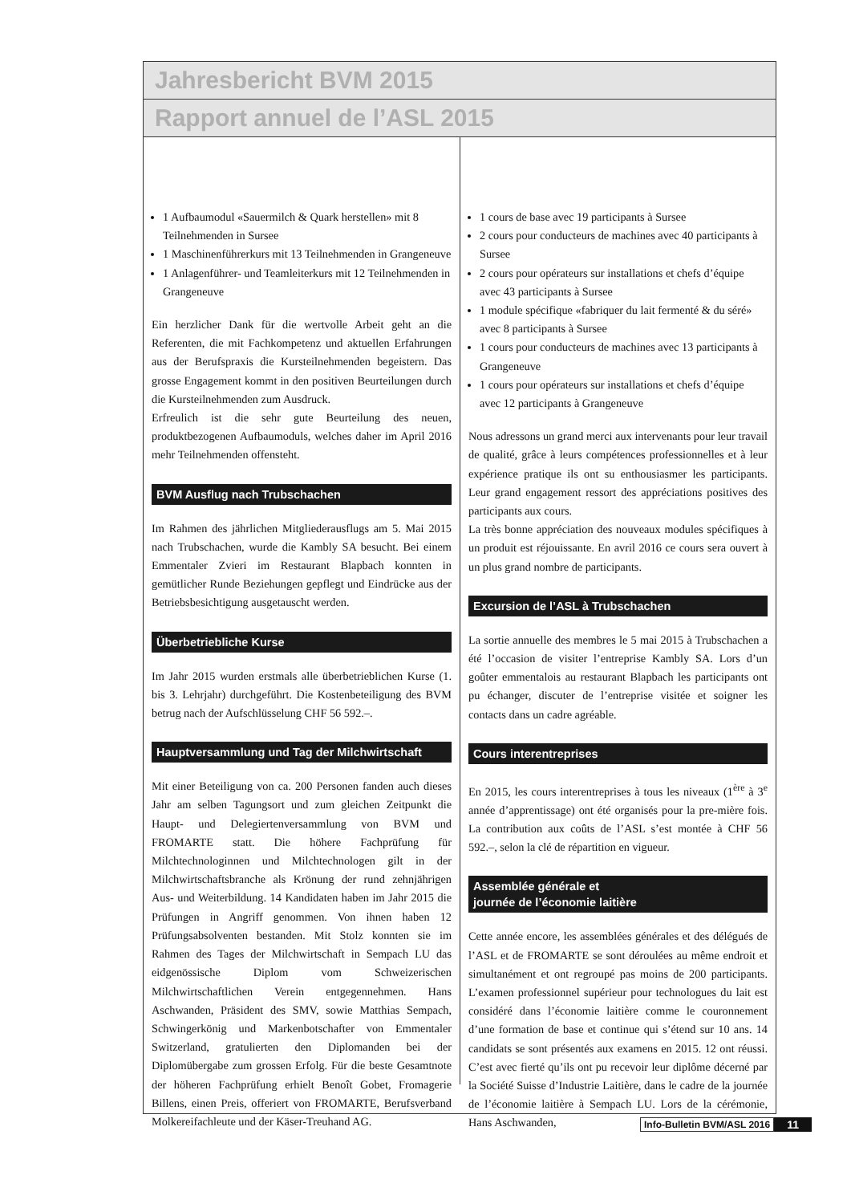Jahresbericht BVM 2015
Rapport annuel de l’ASL 2015
1 Aufbaumodul «Sauermilch & Quark herstellen» mit 8 Teilnehmenden in Sursee
1 Maschinenführerkurs mit 13 Teilnehmenden in Grangeneuve
1 Anlagenführer- und Teamleiterkurs mit 12 Teilnehmenden in Grangeneuve
Ein herzlicher Dank für die wertvolle Arbeit geht an die Referenten, die mit Fachkompetenz und aktuellen Erfahrungen aus der Berufspraxis die Kursteilnehmenden begeistern. Das grosse Engagement kommt in den positiven Beurteilungen durch die Kursteilnehmenden zum Ausdruck.
Erfreulich ist die sehr gute Beurteilung des neuen, produktbezogenen Aufbaumoduls, welches daher im April 2016 mehr Teilnehmenden offensteht.
BVM Ausflug nach Trubschachen
Im Rahmen des jährlichen Mitgliederausflugs am 5. Mai 2015 nach Trubschachen, wurde die Kambly SA besucht. Bei einem Emmentaler Zvieri im Restaurant Blapbach konnten in gemütlicher Runde Beziehungen gepflegt und Eindrücke aus der Betriebsbesichtigung ausgetauscht werden.
Überbetriebliche Kurse
Im Jahr 2015 wurden erstmals alle überbetrieblichen Kurse (1. bis 3. Lehrjahr) durchgeführt. Die Kostenbeteiligung des BVM betrug nach der Aufschlüsselung CHF 56 592.–.
Hauptversammlung und Tag der Milchwirtschaft
Mit einer Beteiligung von ca. 200 Personen fanden auch dieses Jahr am selben Tagungsort und zum gleichen Zeitpunkt die Haupt- und Delegiertenversammlung von BVM und FROMARTE statt. Die höhere Fachprüfung für Milchtechnologinnen und Milchtechnologen gilt in der Milchwirtschaftsbranche als Krönung der rund zehnjährigen Aus- und Weiterbildung. 14 Kandidaten haben im Jahr 2015 die Prüfungen in Angriff genommen. Von ihnen haben 12 Prüfungsabsolventen bestanden. Mit Stolz konnten sie im Rahmen des Tages der Milchwirtschaft in Sempach LU das eidgenössische Diplom vom Schweizerischen Milchwirtschaftlichen Verein entgegennehmen. Hans Aschwanden, Präsident des SMV, sowie Matthias Sempach, Schwingerkönig und Markenbotschafter von Emmentaler Switzerland, gratulierten den Diplomanden bei der Diplomübergabe zum grossen Erfolg. Für die beste Gesamtnote der höheren Fachprüfung erhielt Benoît Gobet, Fromagerie Billens, einen Preis, offeriert von FROMARTE, Berufsverband Molkereifachleute und der Käser-Treuhand AG.
1 cours de base avec 19 participants à Sursee
2 cours pour conducteurs de machines avec 40 participants à Sursee
2 cours pour opérateurs sur installations et chefs d’équipe avec 43 participants à Sursee
1 module spécifique «fabriquer du lait fermenté & du séré» avec 8 participants à Sursee
1 cours pour conducteurs de machines avec 13 participants à Grangeneuve
1 cours pour opérateurs sur installations et chefs d’équipe avec 12 participants à Grangeneuve
Nous adressons un grand merci aux intervenants pour leur travail de qualité, grâce à leurs compétences professionnelles et à leur expérience pratique ils ont su enthousiasmer les participants. Leur grand engagement ressort des appréciations positives des participants aux cours.
La très bonne appréciation des nouveaux modules spécifiques à un produit est réjouissante. En avril 2016 ce cours sera ouvert à un plus grand nombre de participants.
Excursion de l’ASL à Trubschachen
La sortie annuelle des membres le 5 mai 2015 à Trubschachen a été l’occasion de visiter l’entreprise Kambly SA. Lors d’un goûter emmentalois au restaurant Blapbach les participants ont pu échanger, discuter de l’entreprise visitée et soigner les contacts dans un cadre agréable.
Cours interentreprises
En 2015, les cours interentreprises à tous les niveaux (1<sup>ère</sup> à 3<sup>e</sup> année d’apprentissage) ont été organisés pour la pre-mière fois. La contribution aux coûts de l’ASL s’est montée à CHF 56 592.–, selon la clé de répartition en vigueur.
Assemblée générale et
journée de l’économie laitière
Cette année encore, les assemblées générales et des délégués de l’ASL et de FROMARTE se sont déroulées au même endroit et simultanément et ont regroupé pas moins de 200 participants. L’examen professionnel supérieur pour technologues du lait est considéré dans l’économie laitière comme le couronnement d’une formation de base et continue qui s’étend sur 10 ans. 14 candidats se sont présentés aux examens en 2015. 12 ont réussi. C’est avec fierté qu’ils ont pu recevoir leur diplôme décerné par la Société Suisse d’Industrie Laitière, dans le cadre de la journée de l’économie laitière à Sempach LU. Lors de la cérémonie, Hans Aschwanden,
Info-Bulletin BVM/ASL 2016 11